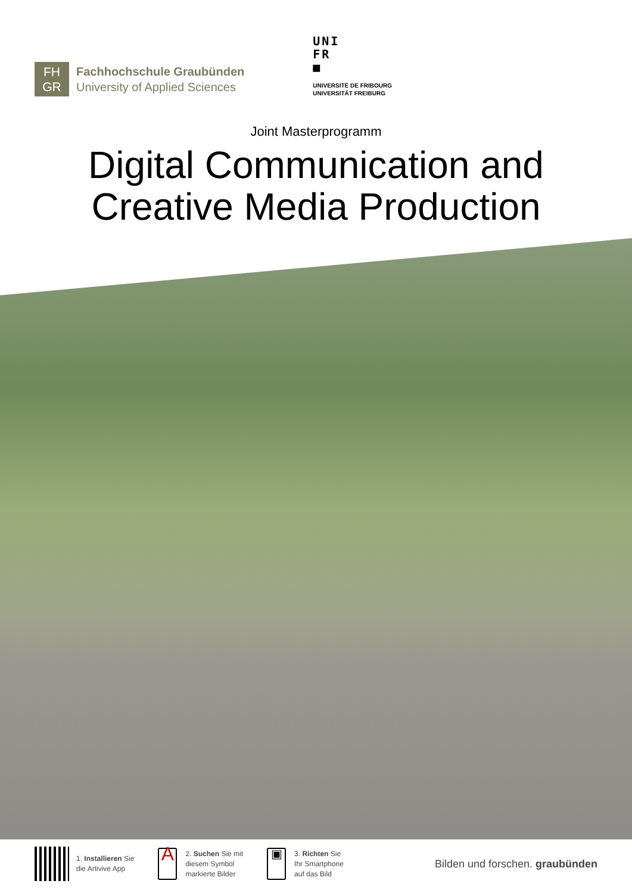FH
GR
Fachhochschule Graubünden
University of Applied Sciences
UNI
FR
■
UNIVERSITÉ DE FRIBOURG
UNIVERSITÄT FREIBURG
Joint Masterprogramm
Digital Communication and
Creative Media Production
1. Installieren Sie
die Artivive App
A
2. Suchen Sie mit
diesem Symbol
markierte Bilder
▣
3. Richten Sie
Ihr Smartphone
auf das Bild
Bilden und forschen. graubünden